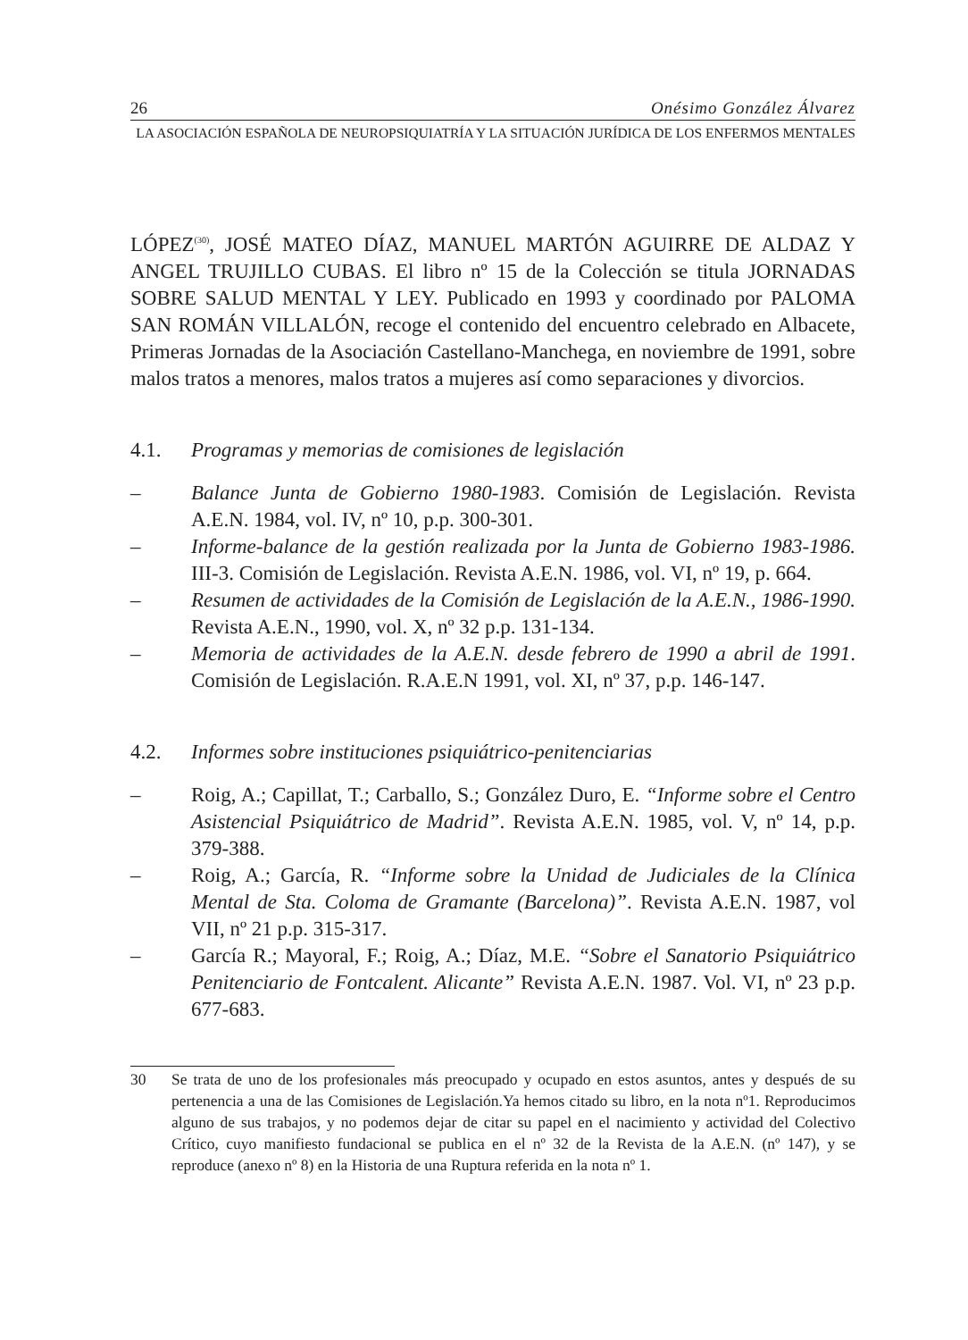26 Onésimo González Álvarez
LA ASOCIACIÓN ESPAÑOLA DE NEUROPSIQUIATRÍA Y LA SITUACIÓN JURÍDICA DE LOS ENFERMOS MENTALES
LÓPEZ<sup>(30)</sup>, JOSÉ MATEO DÍAZ, MANUEL MARTÓN AGUIRRE DE ALDAZ Y ANGEL TRUJILLO CUBAS. El libro nº 15 de la Colección se titula JORNADAS SOBRE SALUD MENTAL Y LEY. Publicado en 1993 y coordinado por PALOMA SAN ROMÁN VILLALÓN, recoge el contenido del encuentro celebrado en Albacete, Primeras Jornadas de la Asociación Castellano-Manchega, en noviembre de 1991, sobre malos tratos a menores, malos tratos a mujeres así como separaciones y divorcios.
4.1. Programas y memorias de comisiones de legislación
– Balance Junta de Gobierno 1980-1983. Comisión de Legislación. Revista A.E.N. 1984, vol. IV, nº 10, p.p. 300-301.
– Informe-balance de la gestión realizada por la Junta de Gobierno 1983-1986. III-3. Comisión de Legislación. Revista A.E.N. 1986, vol. VI, nº 19, p. 664.
– Resumen de actividades de la Comisión de Legislación de la A.E.N., 1986-1990. Revista A.E.N., 1990, vol. X, nº 32 p.p. 131-134.
– Memoria de actividades de la A.E.N. desde febrero de 1990 a abril de 1991. Comisión de Legislación. R.A.E.N 1991, vol. XI, nº 37, p.p. 146-147.
4.2. Informes sobre instituciones psiquiátrico-penitenciarias
– Roig, A.; Capillat, T.; Carballo, S.; González Duro, E. “Informe sobre el Centro Asistencial Psiquiátrico de Madrid”. Revista A.E.N. 1985, vol. V, nº 14, p.p. 379-388.
– Roig, A.; García, R. “Informe sobre la Unidad de Judiciales de la Clínica Mental de Sta. Coloma de Gramante (Barcelona)”. Revista A.E.N. 1987, vol VII, nº 21 p.p. 315-317.
– García R.; Mayoral, F.; Roig, A.; Díaz, M.E. “Sobre el Sanatorio Psiquiátrico Penitenciario de Fontcalent. Alicante” Revista A.E.N. 1987. Vol. VI, nº 23 p.p. 677-683.
30 Se trata de uno de los profesionales más preocupado y ocupado en estos asuntos, antes y después de su pertenencia a una de las Comisiones de Legislación.Ya hemos citado su libro, en la nota nº1. Reproducimos alguno de sus trabajos, y no podemos dejar de citar su papel en el nacimiento y actividad del Colectivo Crítico, cuyo manifiesto fundacional se publica en el nº 32 de la Revista de la A.E.N. (nº 147), y se reproduce (anexo nº 8) en la Historia de una Ruptura referida en la nota nº 1.